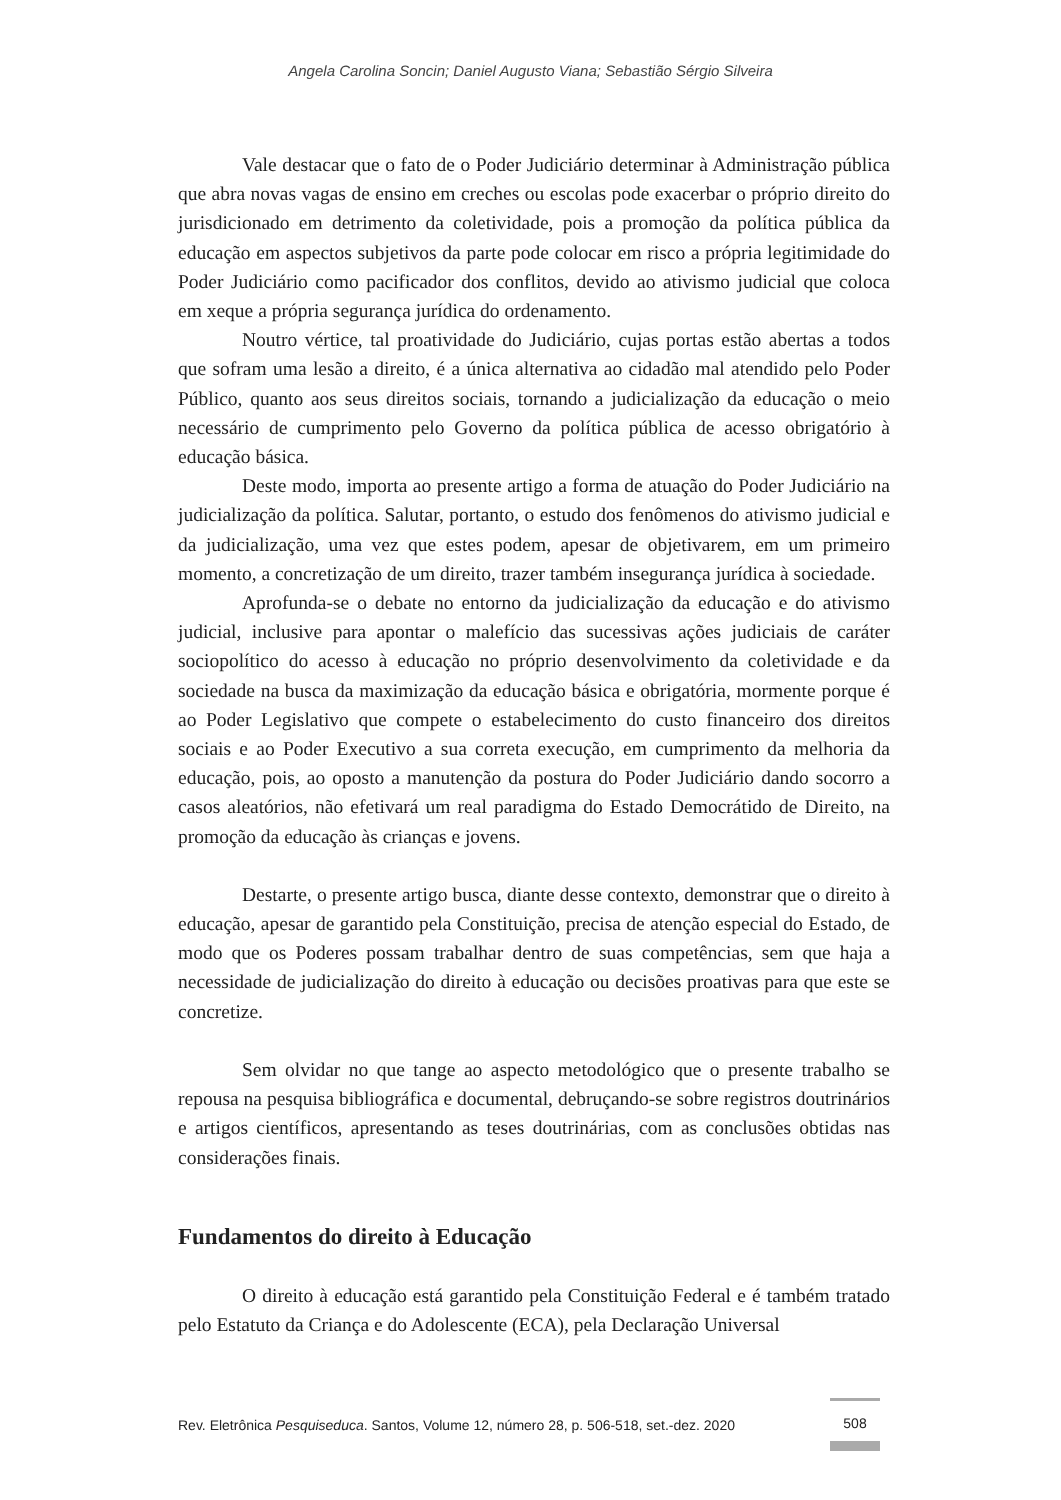Angela Carolina Soncin; Daniel Augusto Viana; Sebastião Sérgio Silveira
Vale destacar que o fato de o Poder Judiciário determinar à Administração pública que abra novas vagas de ensino em creches ou escolas pode exacerbar o próprio direito do jurisdicionado em detrimento da coletividade, pois a promoção da política pública da educação em aspectos subjetivos da parte pode colocar em risco a própria legitimidade do Poder Judiciário como pacificador dos conflitos, devido ao ativismo judicial que coloca em xeque a própria segurança jurídica do ordenamento.
Noutro vértice, tal proatividade do Judiciário, cujas portas estão abertas a todos que sofram uma lesão a direito, é a única alternativa ao cidadão mal atendido pelo Poder Público, quanto aos seus direitos sociais, tornando a judicialização da educação o meio necessário de cumprimento pelo Governo da política pública de acesso obrigatório à educação básica.
Deste modo, importa ao presente artigo a forma de atuação do Poder Judiciário na judicialização da política. Salutar, portanto, o estudo dos fenômenos do ativismo judicial e da judicialização, uma vez que estes podem, apesar de objetivarem, em um primeiro momento, a concretização de um direito, trazer também insegurança jurídica à sociedade.
Aprofunda-se o debate no entorno da judicialização da educação e do ativismo judicial, inclusive para apontar o malefício das sucessivas ações judiciais de caráter sociopolítico do acesso à educação no próprio desenvolvimento da coletividade e da sociedade na busca da maximização da educação básica e obrigatória, mormente porque é ao Poder Legislativo que compete o estabelecimento do custo financeiro dos direitos sociais e ao Poder Executivo a sua correta execução, em cumprimento da melhoria da educação, pois, ao oposto a manutenção da postura do Poder Judiciário dando socorro a casos aleatórios, não efetivará um real paradigma do Estado Democrátido de Direito, na promoção da educação às crianças e jovens.
Destarte, o presente artigo busca, diante desse contexto, demonstrar que o direito à educação, apesar de garantido pela Constituição, precisa de atenção especial do Estado, de modo que os Poderes possam trabalhar dentro de suas competências, sem que haja a necessidade de judicialização do direito à educação ou decisões proativas para que este se concretize.
Sem olvidar no que tange ao aspecto metodológico que o presente trabalho se repousa na pesquisa bibliográfica e documental, debruçando-se sobre registros doutrinários e artigos científicos, apresentando as teses doutrinárias, com as conclusões obtidas nas considerações finais.
Fundamentos do direito à Educação
O direito à educação está garantido pela Constituição Federal e é também tratado pelo Estatuto da Criança e do Adolescente (ECA), pela Declaração Universal
Rev. Eletrônica Pesquiseduca. Santos, Volume 12, número 28, p. 506-518, set.-dez. 2020
508